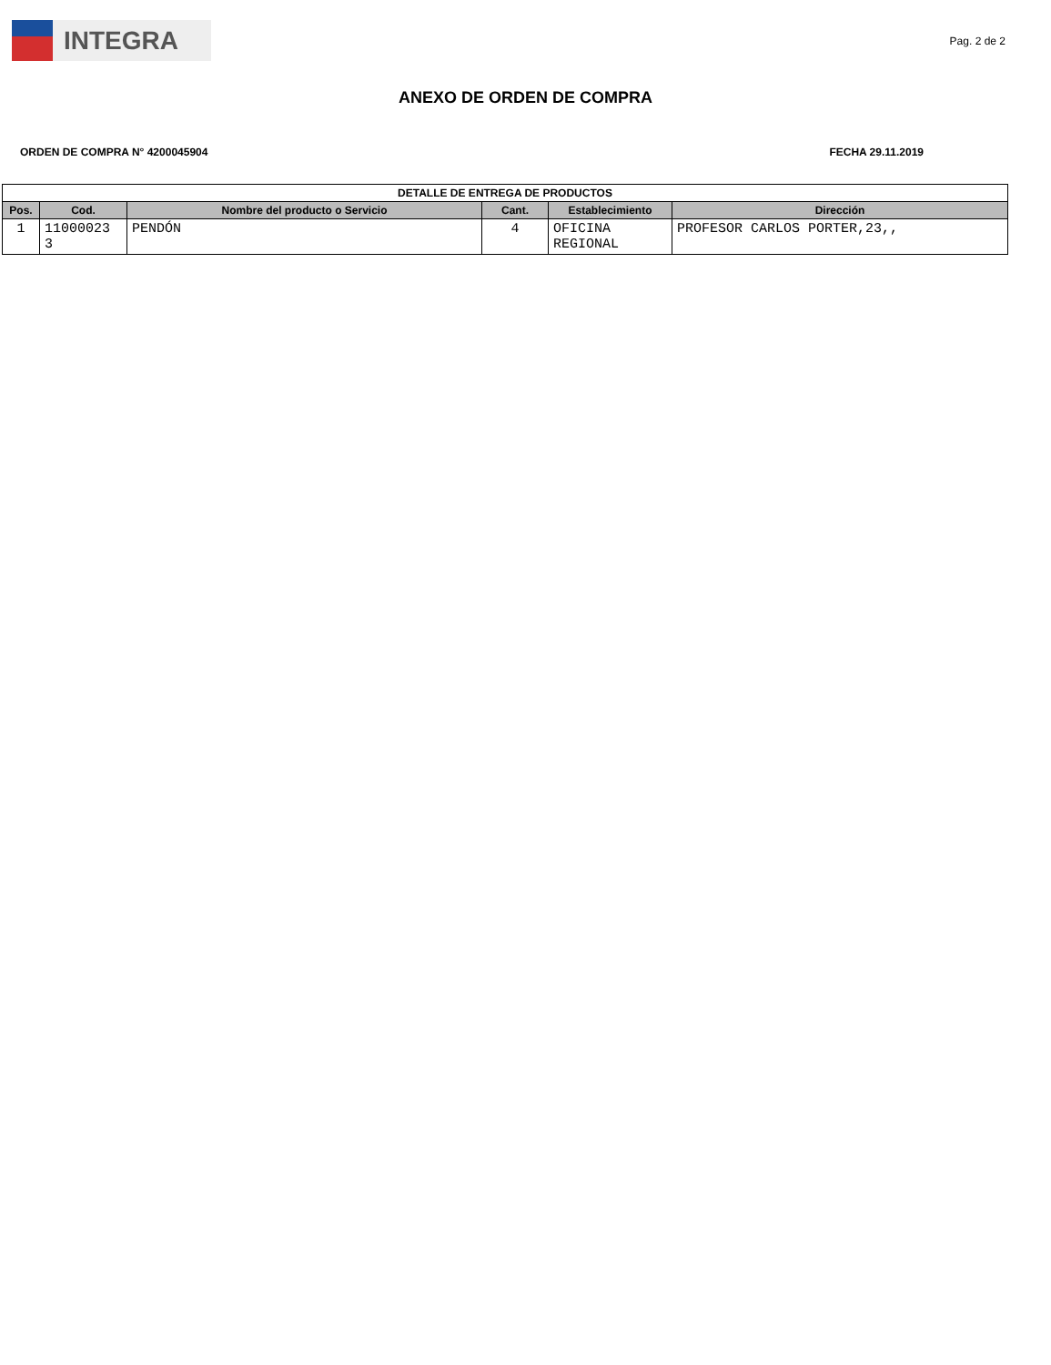INTEGRA
Pag. 2 de 2
ANEXO DE ORDEN DE COMPRA
ORDEN DE COMPRA N° 4200045904 FECHA 29.11.2019
| DETALLE DE ENTREGA DE PRODUCTOS | | | | | |
| --- | --- | --- | --- | --- | --- |
| Pos. | Cod. | Nombre del producto o Servicio | Cant. | Establecimiento | Dirección |
| 1 | 11000023 3 | PENDÓN | 4 | OFICINA REGIONAL | PROFESOR CARLOS PORTER,23,, |